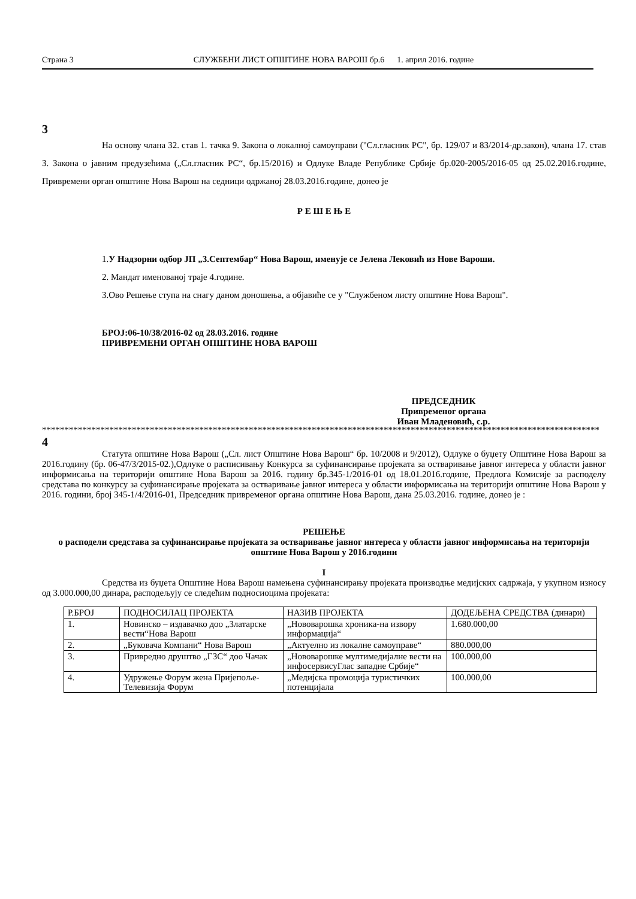Страна 3 СЛУЖБЕНИ ЛИСТ ОПШТИНЕ НОВА ВАРОШ бр.6 1. април 2016. године
3
На основу члана 32. став 1. тачка 9. Закона о локалној самоуправи ("Сл.гласник РС", бр. 129/07 и 83/2014-др.закон), члана 17. став 3. Закона о јавним предузећима („Сл.гласник РС“, бр.15/2016) и Одлуке Владе Републике Србије бр.020-2005/2016-05 од 25.02.2016.године, Привремени орган општине Нова Варош на седници одржаној 28.03.2016.године, донео је
Р Е Ш Е Њ Е
1.У Надзорни одбор ЈП „3.Септембар“ Нова Варош, именује се Јелена Лековић из Нове Вароши.
2. Мандат именованој траје 4.године.
3.Ово Решење ступа на снагу даном доношења, а објавиће се у "Службеном листу општине Нова Варош".
БРОЈ:06-10/38/2016-02 од 28.03.2016. године
ПРИВРЕМЕНИ ОРГАН ОПШТИНЕ НОВА ВАРОШ
ПРЕДСЕДНИК
Привременог органа
Иван Младеновић, с.р.
****************************************************************************************************************************
4
Статута општине Нова Варош („Сл. лист Општине Нова Варош“ бр. 10/2008 и 9/2012), Одлуке о буџету Општине Нова Варош за 2016.годину (бр. 06-47/3/2015-02.),Одлуке о расписивању Конкурса за суфинансирање пројеката за остваривање јавног интереса у области јавног информисања на територији општине Нова Варош за 2016. годину бр.345-1/2016-01 од 18.01.2016.године, Предлога Комисије за расподелу средстава по конкурсу за суфинансирање пројеката за остваривање јавног интереса у области информисања на територији општине Нова Варош у 2016. години, број 345-1/4/2016-01, Председник привременог органа општине Нова Варош, дана 25.03.2016. године, донео је :
РЕШЕЊЕ
о расподели средстава за суфинансирање пројеката за остваривање јавног интереса у области јавног информисања на територији општине Нова Варош у 2016.години
I
Средства из буџета Општине Нова Варош намењена суфинансирању пројеката производње медијских садржаја, у укупном износу од 3.000.000,00 динара, расподељују се следећим подносиоцима пројеката:
| Р.БРОЈ | ПОДНОСИЛАЦ ПРОЈЕКТА | НАЗИВ ПРОЈЕКТА | ДОДЕЉЕНА СРЕДСТВА (динари) |
| 1. | Новинско – издавачко доо „Златарске вести“Нова Варош | „Нововарошка хроника-на извору информација“ | 1.680.000,00 |
| 2. | „Буковача Компани“ Нова Варош | „Актуелно из локалне самоуправе“ | 880.000,00 |
| 3. | Привредно друштво „ГЗС“ доо Чачак | „Нововарошке мултимедијалне вести на инфосервисуГлас западне Србије“ | 100.000,00 |
| 4. | Удружење Форум жена Пријепоље- Телевизија Форум | „Медијска промоција туристичких потенцијала | 100.000,00 |